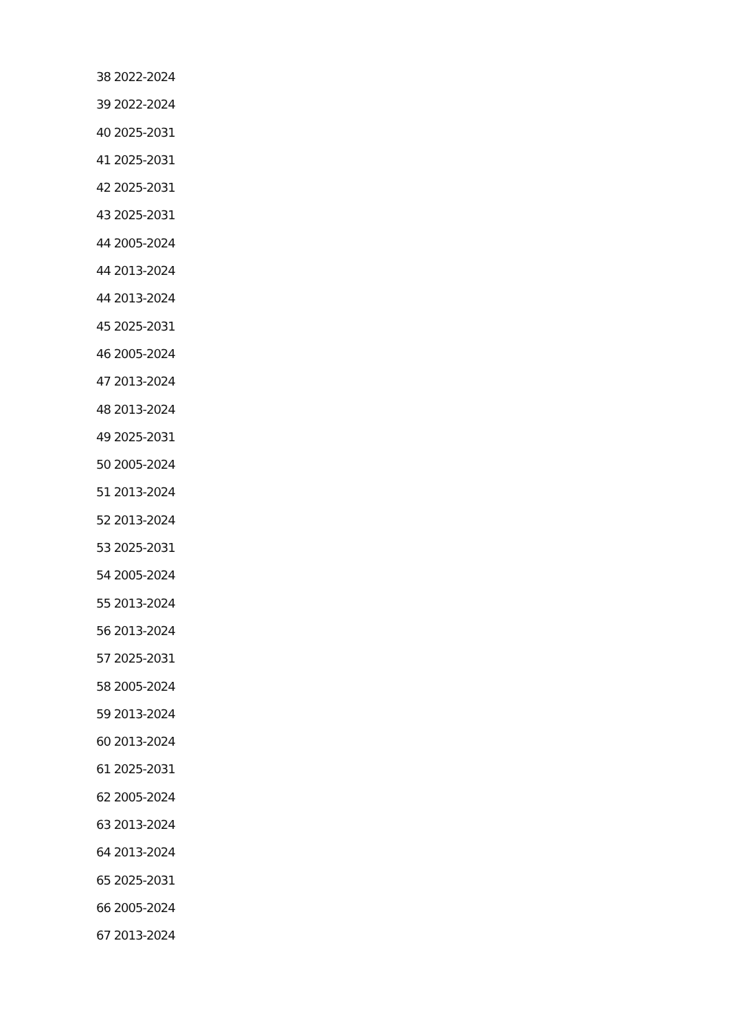38 2022-2024
39 2022-2024
40 2025-2031
41 2025-2031
42 2025-2031
43 2025-2031
44 2005-2024
44 2013-2024
44 2013-2024
45 2025-2031
46 2005-2024
47 2013-2024
48 2013-2024
49 2025-2031
50 2005-2024
51 2013-2024
52 2013-2024
53 2025-2031
54 2005-2024
55 2013-2024
56 2013-2024
57 2025-2031
58 2005-2024
59 2013-2024
60 2013-2024
61 2025-2031
62 2005-2024
63 2013-2024
64 2013-2024
65 2025-2031
66 2005-2024
67 2013-2024